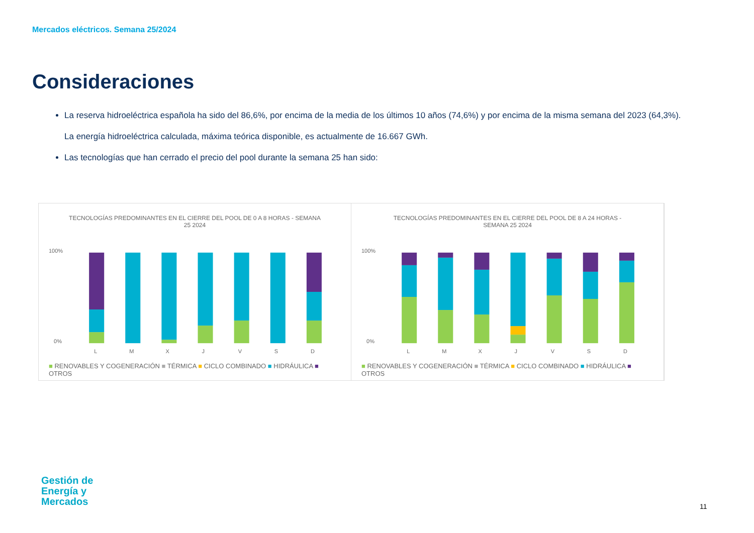Mercados eléctricos. Semana 25/2024
Consideraciones
La reserva hidroeléctrica española ha sido del 86,6%, por encima de la media de los últimos 10 años (74,6%) y por encima de la misma semana del 2023 (64,3%).
La energía hidroeléctrica calculada, máxima teórica disponible, es actualmente de 16.667 GWh.
Las tecnologías que han cerrado el precio del pool durante la semana 25 han sido:
TECNOLOGÍAS PREDOMINANTES EN EL CIERRE DEL POOL DE 0 A 8 HORAS - SEMANA 25 2024
100%
0%
L
M
X
J
V
S
D
■ RENOVABLES Y COGENERACIÓN ■ TÉRMICA ■ CICLO COMBINADO ■ HIDRÁULICA ■ OTROS
TECNOLOGÍAS PREDOMINANTES EN EL CIERRE DEL POOL DE 8 A 24 HORAS - SEMANA 25 2024
100%
0%
L
M
X
J
V
S
D
■ RENOVABLES Y COGENERACIÓN ■ TÉRMICA ■ CICLO COMBINADO ■ HIDRÁULICA ■ OTROS
Gestión de
Energía y
Mercados
11